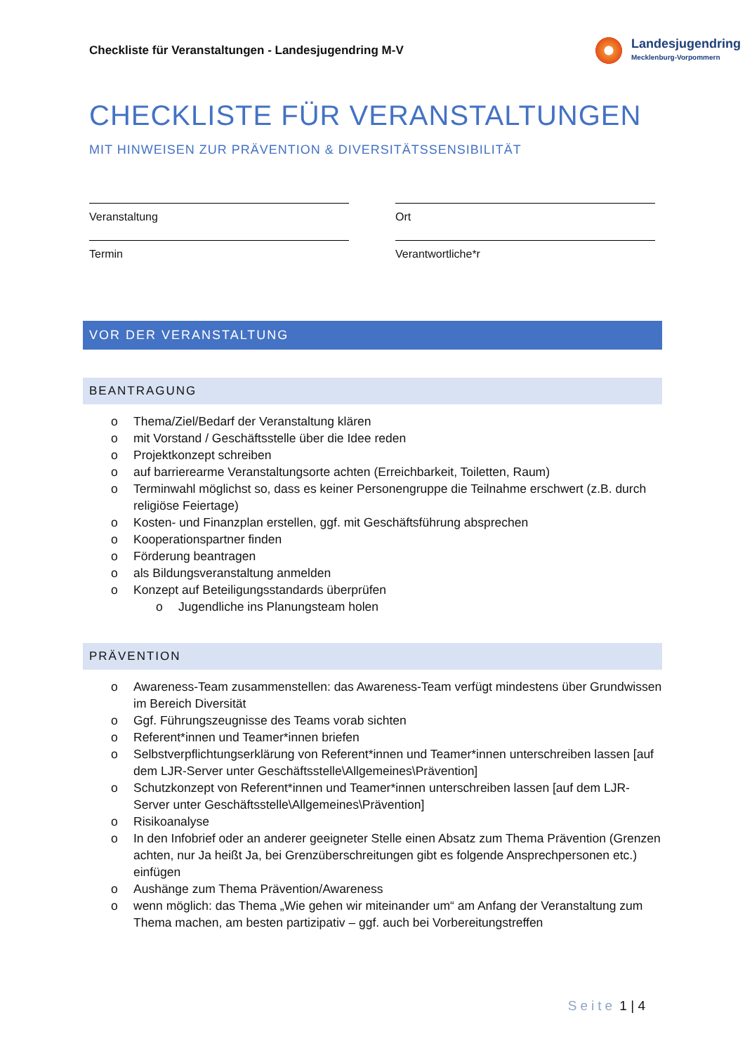Checkliste für Veranstaltungen - Landesjugendring M-V
Landesjugendring
Mecklenburg-Vorpommern
CHECKLISTE FÜR VERANSTALTUNGEN
MIT HINWEISEN ZUR PRÄVENTION & DIVERSITÄTSSENSIBILITÄT
Veranstaltung
Ort
Termin
Verantwortliche*r
VOR DER VERANSTALTUNG
BEANTRAGUNG
o Thema/Ziel/Bedarf der Veranstaltung klären
o mit Vorstand / Geschäftsstelle über die Idee reden
o Projektkonzept schreiben
o auf barrierearme Veranstaltungsorte achten (Erreichbarkeit, Toiletten, Raum)
o Terminwahl möglichst so, dass es keiner Personengruppe die Teilnahme erschwert (z.B. durch religiöse Feiertage)
o Kosten- und Finanzplan erstellen, ggf. mit Geschäftsführung absprechen
o Kooperationspartner finden
o Förderung beantragen
o als Bildungsveranstaltung anmelden
o Konzept auf Beteiligungsstandards überprüfen
o Jugendliche ins Planungsteam holen
PRÄVENTION
o Awareness-Team zusammenstellen: das Awareness-Team verfügt mindestens über Grundwissen im Bereich Diversität
o Ggf. Führungszeugnisse des Teams vorab sichten
o Referent*innen und Teamer*innen briefen
o Selbstverpflichtungserklärung von Referent*innen und Teamer*innen unterschreiben lassen [auf dem LJR-Server unter Geschäftsstelle\Allgemeines\Prävention]
o Schutzkonzept von Referent*innen und Teamer*innen unterschreiben lassen [auf dem LJR-Server unter Geschäftsstelle\Allgemeines\Prävention]
o Risikoanalyse
o In den Infobrief oder an anderer geeigneter Stelle einen Absatz zum Thema Prävention (Grenzen achten, nur Ja heißt Ja, bei Grenzüberschreitungen gibt es folgende Ansprechpersonen etc.) einfügen
o Aushänge zum Thema Prävention/Awareness
o wenn möglich: das Thema „Wie gehen wir miteinander um“ am Anfang der Veranstaltung zum Thema machen, am besten partizipativ – ggf. auch bei Vorbereitungstreffen
Seite 1 | 4